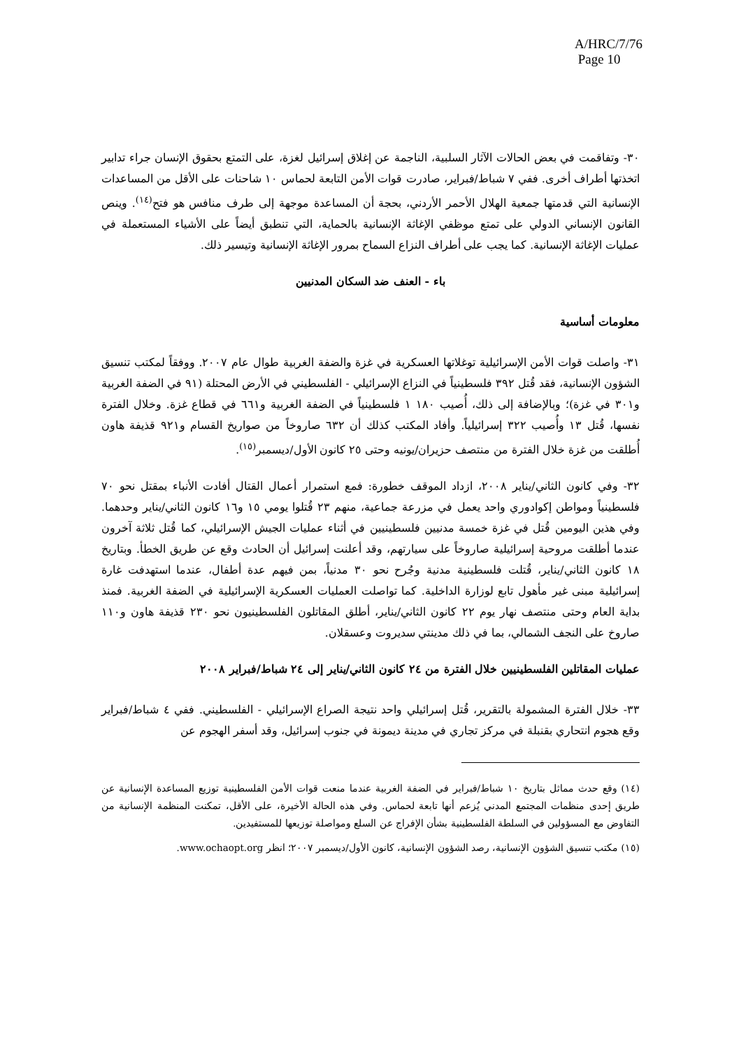A/HRC/7/76
Page 10
٣٠- وتفاقمت في بعض الحالات الآثار السلبية، الناجمة عن إغلاق إسرائيل لغزة، على التمتع بحقوق الإنسان جراء تدابير اتخذتها أطراف أخرى. ففي ٧ شباط/فبراير، صادرت قوات الأمن التابعة لحماس ١٠ شاحنات على الأقل من المساعدات الإنسانية التي قدمتها جمعية الهلال الأحمر الأردني، بحجة أن المساعدة موجهة إلى طرف منافس هو فتح<sup>(١٤)</sup>. وينص القانون الإنساني الدولي على تمتع موظفي الإغاثة الإنسانية بالحماية، التي تنطبق أيضاً على الأشياء المستعملة في عمليات الإغاثة الإنسانية. كما يجب على أطراف النزاع السماح بمرور الإغاثة الإنسانية وتيسير ذلك.
باء - العنف ضد السكان المدنيين
معلومات أساسية
٣١- واصلت قوات الأمن الإسرائيلية توغلاتها العسكرية في غزة والضفة الغربية طوال عام ٢٠٠٧. ووفقاً لمكتب تنسيق الشؤون الإنسانية، فقد قُتل ٣٩٢ فلسطينياً في النزاع الإسرائيلي - الفلسطيني في الأرض المحتلة (٩١ في الضفة الغربية و٣٠١ في غزة)؛ وبالإضافة إلى ذلك، أُصيب ١٨٠ ١ فلسطينياً في الضفة الغربية و٦٦١ في قطاع غزة. وخلال الفترة نفسها، قُتل ١٣ وأُصيب ٣٢٢ إسرائيلياً. وأفاد المكتب كذلك أن ٦٣٢ صاروخاً من صواريخ القسام و٩٢١ قذيفة هاون أُطلقت من غزة خلال الفترة من منتصف حزيران/يونيه وحتى ٢٥ كانون الأول/ديسمبر<sup>(١٥)</sup>.
٣٢- وفي كانون الثاني/يناير ٢٠٠٨، ازداد الموقف خطورة: فمع استمرار أعمال القتال أفادت الأنباء بمقتل نحو ٧٠ فلسطينياً ومواطن إكوادوري واحد يعمل في مزرعة جماعية، منهم ٢٣ قُتلوا يومي ١٥ و١٦ كانون الثاني/يناير وحدهما. وفي هذين اليومين قُتل في غزة خمسة مدنيين فلسطينيين في أثناء عمليات الجيش الإسرائيلي، كما قُتل ثلاثة آخرون عندما أطلقت مروحية إسرائيلية صاروخاً على سيارتهم، وقد أعلنت إسرائيل أن الحادث وقع عن طريق الخطأ. وبتاريخ ١٨ كانون الثاني/يناير، قُتلت فلسطينية مدنية وجُرح نحو ٣٠ مدنياً، بمن فيهم عدة أطفال، عندما استهدفت غارة إسرائيلية مبنى غير مأهول تابع لوزارة الداخلية. كما تواصلت العمليات العسكرية الإسرائيلية في الضفة الغربية. فمنذ بداية العام وحتى منتصف نهار يوم ٢٢ كانون الثاني/يناير، أطلق المقاتلون الفلسطينيون نحو ٢٣٠ قذيفة هاون و١١٠ صاروخ على النجف الشمالي، بما في ذلك مدينتي سديروت وعسقلان.
عمليات المقاتلين الفلسطينيين خلال الفترة من ٢٤ كانون الثاني/يناير إلى ٢٤ شباط/فبراير ٢٠٠٨
٣٣- خلال الفترة المشمولة بالتقرير، قُتل إسرائيلي واحد نتيجة الصراع الإسرائيلي - الفلسطيني. ففي ٤ شباط/فبراير وقع هجوم انتحاري بقنبلة في مركز تجاري في مدينة ديمونة في جنوب إسرائيل، وقد أسفر الهجوم عن
(١٤) وقع حدث مماثل بتاريخ ١٠ شباط/فبراير في الضفة الغربية عندما منعت قوات الأمن الفلسطينية توزيع المساعدة الإنسانية عن طريق إحدى منظمات المجتمع المدني يُزعم أنها تابعة لحماس. وفي هذه الحالة الأخيرة، على الأقل، تمكنت المنظمة الإنسانية من التفاوض مع المسؤولين في السلطة الفلسطينية بشأن الإفراج عن السلع ومواصلة توزيعها للمستفيدين.
(١٥) مكتب تنسيق الشؤون الإنسانية، رصد الشؤون الإنسانية، كانون الأول/ديسمبر ٢٠٠٧؛ انظر www.ochaopt.org.